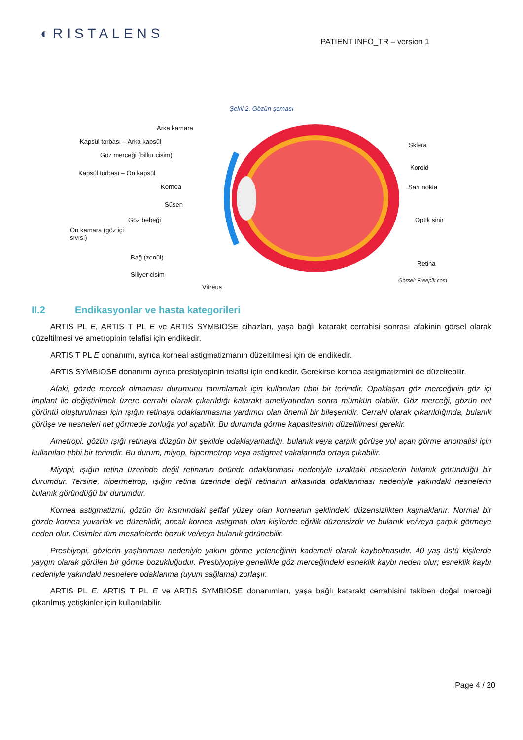◐RISTALENS
PATIENT INFO_TR – version 1
Şekil 2. Gözün şeması
Arka kamara
Kapsül torbası – Arka kapsül
Göz merceği (billur cisim)
Kapsül torbası – Ön kapsül
Kornea
Süsen
Göz bebeği
Ön kamara (göz içi sıvısı)
Bağ (zonül)
Siliyer cisim
Vitreus
Sklera
Koroid
Sarı nokta
Optik sinir
Retina
Görsel: Freepik.com
II.2 Endikasyonlar ve hasta kategorileri
ARTIS PL E, ARTIS T PL E ve ARTIS SYMBIOSE cihazları, yaşa bağlı katarakt cerrahisi sonrası afakinin görsel olarak düzeltilmesi ve ametropinin telafisi için endikedir.
ARTIS T PL E donanımı, ayrıca korneal astigmatizmanın düzeltilmesi için de endikedir.
ARTIS SYMBIOSE donanımı ayrıca presbiyopinin telafisi için endikedir. Gerekirse kornea astigmatizmini de düzeltebilir.
Afaki, gözde mercek olmaması durumunu tanımlamak için kullanılan tıbbi bir terimdir. Opaklaşan göz merceğinin göz içi implant ile değiştirilmek üzere cerrahi olarak çıkarıldığı katarakt ameliyatından sonra mümkün olabilir. Göz merceği, gözün net görüntü oluşturulması için ışığın retinaya odaklanmasına yardımcı olan önemli bir bileşenidir. Cerrahi olarak çıkarıldığında, bulanık görüşe ve nesneleri net görmede zorluğa yol açabilir. Bu durumda görme kapasitesinin düzeltilmesi gerekir.
Ametropi, gözün ışığı retinaya düzgün bir şekilde odaklayamadığı, bulanık veya çarpık görüşe yol açan görme anomalisi için kullanılan tıbbi bir terimdir. Bu durum, miyop, hipermetrop veya astigmat vakalarında ortaya çıkabilir.
Miyopi, ışığın retina üzerinde değil retinanın önünde odaklanması nedeniyle uzaktaki nesnelerin bulanık göründüğü bir durumdur. Tersine, hipermetrop, ışığın retina üzerinde değil retinanın arkasında odaklanması nedeniyle yakındaki nesnelerin bulanık göründüğü bir durumdur.
Kornea astigmatizmi, gözün ön kısmındaki şeffaf yüzey olan korneanın şeklindeki düzensizlikten kaynaklanır. Normal bir gözde kornea yuvarlak ve düzenlidir, ancak kornea astigmatı olan kişilerde eğrilik düzensizdir ve bulanık ve/veya çarpık görmeye neden olur. Cisimler tüm mesafelerde bozuk ve/veya bulanık görünebilir.
Presbiyopi, gözlerin yaşlanması nedeniyle yakını görme yeteneğinin kademeli olarak kaybolmasıdır. 40 yaş üstü kişilerde yaygın olarak görülen bir görme bozukluğudur. Presbiyopiye genellikle göz merceğindeki esneklik kaybı neden olur; esneklik kaybı nedeniyle yakındaki nesnelere odaklanma (uyum sağlama) zorlaşır.
ARTIS PL E, ARTIS T PL E ve ARTIS SYMBIOSE donanımları, yaşa bağlı katarakt cerrahisini takiben doğal merceği çıkarılmış yetişkinler için kullanılabilir.
Page 4 / 20